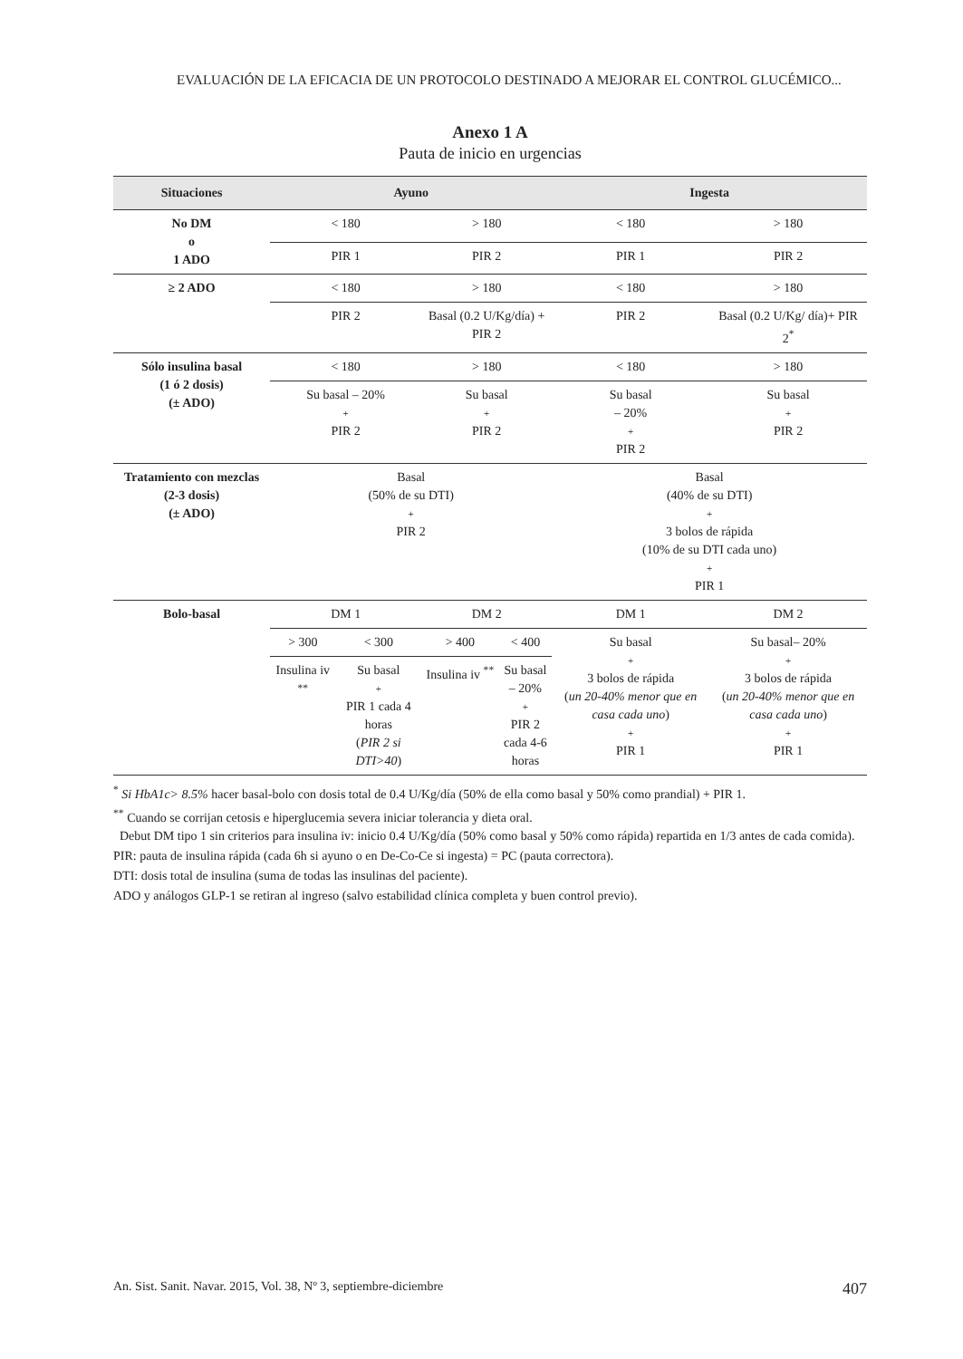EVALUACIÓN DE LA EFICACIA DE UN PROTOCOLO DESTINADO A MEJORAR EL CONTROL GLUCÉMICO...
Anexo 1 A
Pauta de inicio en urgencias
| Situaciones | Ayuno | | | | Ingesta | |
| --- | --- | --- | --- | --- | --- | --- |
| No DM o 1 ADO | < 180 | | > 180 | | < 180 | > 180 |
| | PIR 1 | | PIR 2 | | PIR 1 | PIR 2 |
| ≥ 2 ADO | < 180 | | > 180 | | < 180 | > 180 |
| | PIR 2 | | Basal (0.2 U/Kg/día) + PIR 2 | | PIR 2 | Basal (0.2 U/Kg/ día)+ PIR 2<sup>*</sup> |
| Sólo insulina basal (1 ó 2 dosis) (± ADO) | < 180 | | > 180 | | < 180 | > 180 |
| | Su basal – 20% + PIR 2 | | Su basal + PIR 2 | | Su basal – 20% + PIR 2 | Su basal + PIR 2 |
| Tratamiento con mezclas (2-3 dosis) (± ADO) | Basal (50% de su DTI) + PIR 2 | | | | Basal (40% de su DTI) + 3 bolos de rápida (10% de su DTI cada uno) + PIR 1 | |
| Bolo-basal | DM 1 | | DM 2 | | DM 1 | DM 2 |
| | > 300 | < 300 | > 400 | < 400 | Su basal + 3 bolos de rápida ( un 20-40% menor que en casa cada uno ) + PIR 1 | Su basal– 20% + 3 bolos de rápida ( un 20-40% menor que en casa cada uno ) + PIR 1 |
| | Insulina iv <sup>**</sup> | Su basal + PIR 1 cada 4 horas ( PIR 2 si DTI>40 ) | Insulina iv <sup>**</sup> | Su basal – 20% + PIR 2 cada 4-6 horas | | |
<sup>*</sup> Si HbA1c> 8.5% hacer basal-bolo con dosis total de 0.4 U/Kg/día (50% de ella como basal y 50% como prandial) + PIR 1.
<sup>**</sup> Cuando se corrijan cetosis e hiperglucemia severa iniciar tolerancia y dieta oral.
Debut DM tipo 1 sin criterios para insulina iv: inicio 0.4 U/Kg/día (50% como basal y 50% como rápida) repartida en 1/3 antes de cada comida).
PIR: pauta de insulina rápida (cada 6h si ayuno o en De-Co-Ce si ingesta) = PC (pauta correctora).
DTI: dosis total de insulina (suma de todas las insulinas del paciente).
ADO y análogos GLP-1 se retiran al ingreso (salvo estabilidad clínica completa y buen control previo).
An. Sist. Sanit. Navar. 2015, Vol. 38, Nº 3, septiembre-diciembre 407